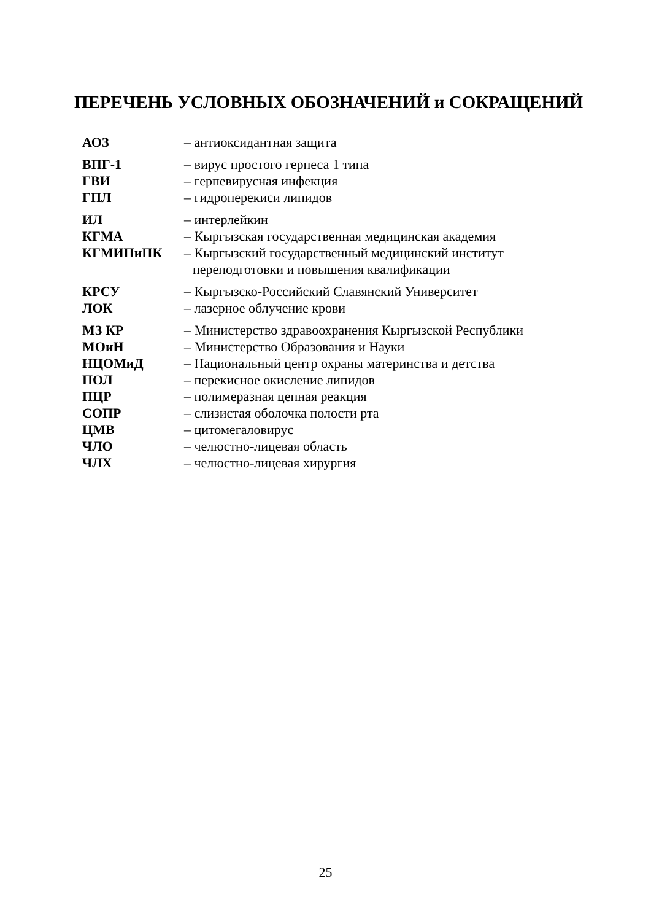ПЕРЕЧЕНЬ УСЛОВНЫХ ОБОЗНАЧЕНИЙ и СОКРАЩЕНИЙ
| АОЗ | – антиоксидантная защита |
| ВПГ-1 | – вирус простого герпеса 1 типа |
| ГВИ | – герпевирусная инфекция |
| ГПЛ | – гидроперекиси липидов |
| ИЛ | – интерлейкин |
| КГМА | – Кыргызская государственная медицинская академия |
| КГМИПиПК | – Кыргызский государственный медицинский институт переподготовки и повышения квалификации |
| КРСУ | – Кыргызско-Российский Славянский Университет |
| ЛОК | – лазерное облучение крови |
| МЗ КР | – Министерство здравоохранения Кыргызской Республики |
| МОиН | – Министерство Образования и Науки |
| НЦОМиД | – Национальный центр охраны материнства и детства |
| ПОЛ | – перекисное окисление липидов |
| ПЦР | – полимеразная цепная реакция |
| СОПР | – слизистая оболочка полости рта |
| ЦМВ | – цитомегаловирус |
| ЧЛО | – челюстно-лицевая область |
| ЧЛХ | – челюстно-лицевая хирургия |
25